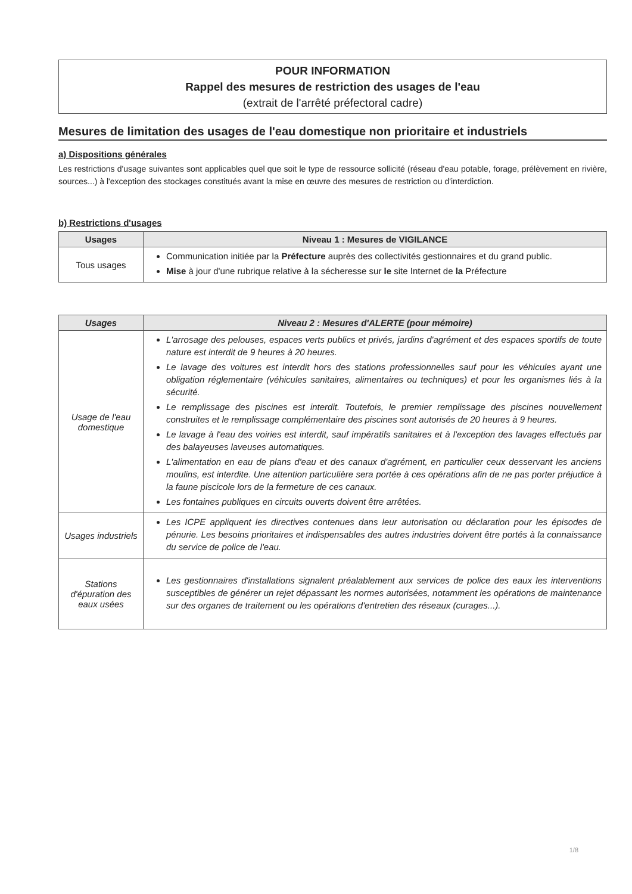POUR INFORMATION
Rappel des mesures de restriction des usages de l'eau
(extrait de l'arrêté préfectoral cadre)
Mesures de limitation des usages de l'eau domestique non prioritaire et industriels
a) Dispositions générales
Les restrictions d'usage suivantes sont applicables quel que soit le type de ressource sollicité (réseau d'eau potable, forage, prélèvement en rivière, sources...) à l'exception des stockages constitués avant la mise en œuvre des mesures de restriction ou d'interdiction.
b) Restrictions d'usages
| Usages | Niveau 1 : Mesures de VIGILANCE |
| --- | --- |
| Tous usages | Communication initiée par la Préfecture auprès des collectivités gestionnaires et du grand public. Mise à jour d'une rubrique relative à la sécheresse sur le site Internet de la Préfecture |
| Usages | Niveau 2 : Mesures d'ALERTE (pour mémoire) |
| --- | --- |
| Usage de l'eau domestique | L'arrosage des pelouses, espaces verts publics et privés, jardins d'agrément et des espaces sportifs de toute nature est interdit de 9 heures à 20 heures. Le lavage des voitures est interdit hors des stations professionnelles sauf pour les véhicules ayant une obligation réglementaire (véhicules sanitaires, alimentaires ou techniques) et pour les organismes liés à la sécurité. Le remplissage des piscines est interdit. Toutefois, le premier remplissage des piscines nouvellement construites et le remplissage complémentaire des piscines sont autorisés de 20 heures à 9 heures. Le lavage à l'eau des voiries est interdit, sauf impératifs sanitaires et à l'exception des lavages effectués par des balayeuses laveuses automatiques. L'alimentation en eau de plans d'eau et des canaux d'agrément, en particulier ceux desservant les anciens moulins, est interdite. Une attention particulière sera portée à ces opérations afin de ne pas porter préjudice à la faune piscicole lors de la fermeture de ces canaux. Les fontaines publiques en circuits ouverts doivent être arrêtées. |
| Usages industriels | Les ICPE appliquent les directives contenues dans leur autorisation ou déclaration pour les épisodes de pénurie. Les besoins prioritaires et indispensables des autres industries doivent être portés à la connaissance du service de police de l'eau. |
| Stations d'épuration des eaux usées | Les gestionnaires d'installations signalent préalablement aux services de police des eaux les interventions susceptibles de générer un rejet dépassant les normes autorisées, notamment les opérations de maintenance sur des organes de traitement ou les opérations d'entretien des réseaux (curages...). |
1/8